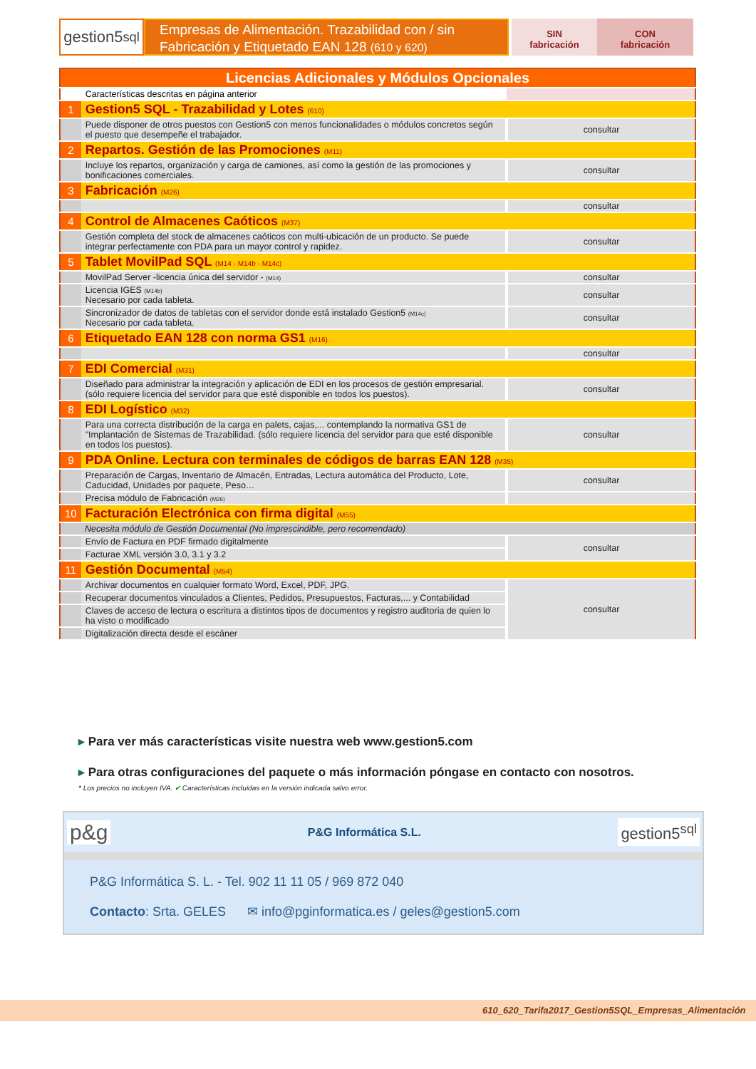gestion5<sup>sql</sup>
Empresas de Alimentación. Trazabilidad con / sin
Fabricación y Etiquetado EAN 128 (610 y 620)
SIN
fabricación
CON
fabricación
| Licencias Adicionales y Módulos Opcionales | | |
| | Características descritas en página anterior | |
| 1 | Gestion5 SQL - Trazabilidad y Lotes (610) | |
| | Puede disponer de otros puestos con Gestion5 con menos funcionalidades o módulos concretos según el puesto que desempeñe el trabajador. | consultar |
| 2 | Repartos. Gestión de las Promociones (M11) | |
| | Incluye los repartos, organización y carga de camiones, así como la gestión de las promociones y bonificaciones comerciales. | consultar |
| 3 | Fabricación (M26) | |
| | | consultar |
| 4 | Control de Almacenes Caóticos (M37) | |
| | Gestión completa del stock de almacenes caóticos con multi-ubicación de un producto. Se puede integrar perfectamente con PDA para un mayor control y rapidez. | consultar |
| 5 | Tablet MovilPad SQL (M14 - M14b - M14c) | |
| | MovilPad Server -licencia única del servidor - (M14) | consultar |
| | Licencia IGES (M14b) Necesario por cada tableta. | consultar |
| | Sincronizador de datos de tabletas con el servidor donde está instalado Gestion5 (M14c) Necesario por cada tableta. | consultar |
| 6 | Etiquetado EAN 128 con norma GS1 (M16) | |
| | | consultar |
| 7 | EDI Comercial (M31) | |
| | Diseñado para administrar la integración y aplicación de EDI en los procesos de gestión empresarial. (sólo requiere licencia del servidor para que esté disponible en todos los puestos). | consultar |
| 8 | EDI Logístico (M32) | |
| | Para una correcta distribución de la carga en palets, cajas,... contemplando la normativa GS1 de "Implantación de Sistemas de Trazabilidad. (sólo requiere licencia del servidor para que esté disponible en todos los puestos). | consultar |
| 9 | PDA Online. Lectura con terminales de códigos de barras EAN 128 (M35) | |
| | Preparación de Cargas, Inventario de Almacén, Entradas, Lectura automática del Producto, Lote, Caducidad, Unidades por paquete, Peso… | consultar |
| | Precisa módulo de Fabricación (M26) | |
| 10 | Facturación Electrónica con firma digital (M55) | |
| Necesita módulo de Gestión Documental (No imprescindible, pero recomendado) | | |
| | Envío de Factura en PDF firmado digitalmente | consultar |
| | Facturae XML versión 3.0, 3.1 y 3.2 | |
| 11 | Gestión Documental (M54) | |
| | Archivar documentos en cualquier formato Word, Excel, PDF, JPG. | consultar |
| | Recuperar documentos vinculados a Clientes, Pedidos, Presupuestos, Facturas,... y Contabilidad | |
| | Claves de acceso de lectura o escritura a distintos tipos de documentos y registro auditoria de quien lo ha visto o modificado | |
| | Digitalización directa desde el escáner | |
▸ Para ver más características visite nuestra web www.gestion5.com
▸ Para otras configuraciones del paquete o más información póngase en contacto con nosotros.
* Los precios no incluyen IVA. ✔ Características incluidas en la versión indicada salvo error.
p&g P&G Informática S.L. gestion5<sup>sql</sup>
P&G Informática S. L. - Tel. 902 11 11 05 / 969 872 040
Contacto: Srta. GELES ✉ info@pginformatica.es / geles@gestion5.com
610_620_Tarifa2017_Gestion5SQL_Empresas_Alimentación